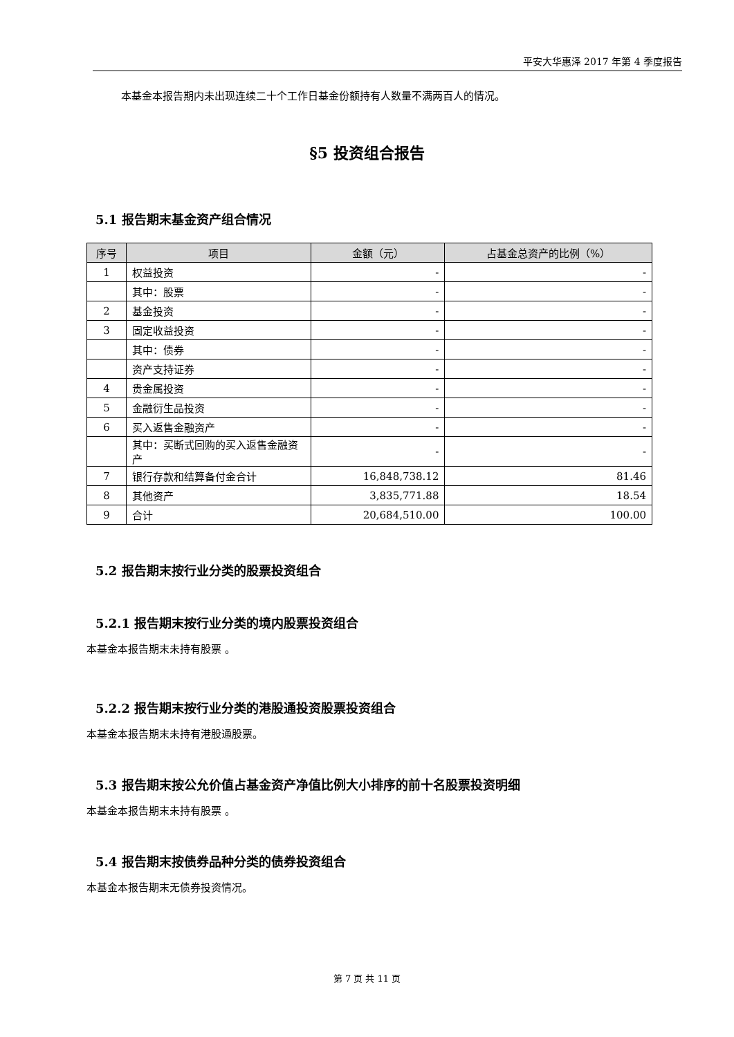平安大华惠泽 2017 年第 4 季度报告
本基金本报告期内未出现连续二十个工作日基金份额持有人数量不满两百人的情况。
§5 投资组合报告
5.1 报告期末基金资产组合情况
| 序号 | 项目 | 金额（元） | 占基金总资产的比例（%） |
| --- | --- | --- | --- |
| 1 | 权益投资 | - | - |
| | 其中：股票 | - | - |
| 2 | 基金投资 | - | - |
| 3 | 固定收益投资 | - | - |
| | 其中：债券 | - | - |
| | 资产支持证券 | - | - |
| 4 | 贵金属投资 | - | - |
| 5 | 金融衍生品投资 | - | - |
| 6 | 买入返售金融资产 | - | - |
| | 其中：买断式回购的买入返售金融资产 | - | - |
| 7 | 银行存款和结算备付金合计 | 16,848,738.12 | 81.46 |
| 8 | 其他资产 | 3,835,771.88 | 18.54 |
| 9 | 合计 | 20,684,510.00 | 100.00 |
5.2 报告期末按行业分类的股票投资组合
5.2.1 报告期末按行业分类的境内股票投资组合
本基金本报告期末未持有股票 。
5.2.2 报告期末按行业分类的港股通投资股票投资组合
本基金本报告期末未持有港股通股票。
5.3 报告期末按公允价值占基金资产净值比例大小排序的前十名股票投资明细
本基金本报告期末未持有股票 。
5.4 报告期末按债券品种分类的债券投资组合
本基金本报告期末无债券投资情况。
第 7 页 共 11 页